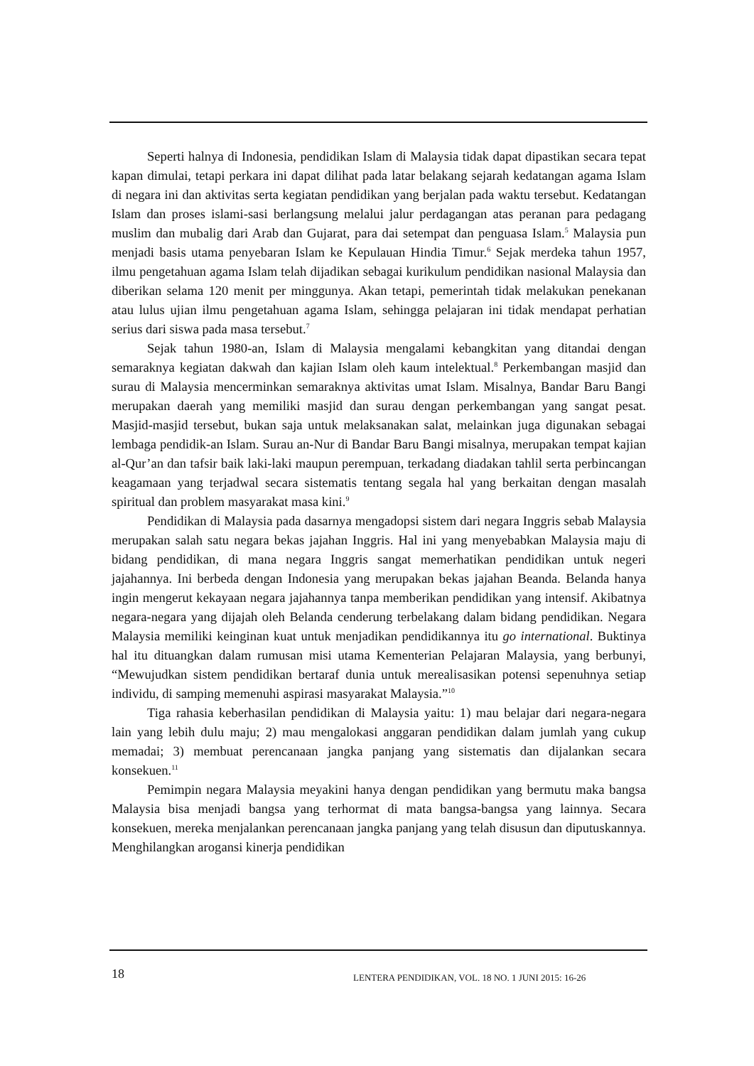Seperti halnya di Indonesia, pendidikan Islam di Malaysia tidak dapat dipastikan secara tepat kapan dimulai, tetapi perkara ini dapat dilihat pada latar belakang sejarah kedatangan agama Islam di negara ini dan aktivitas serta kegiatan pendidikan yang berjalan pada waktu tersebut. Kedatangan Islam dan proses islami-sasi berlangsung melalui jalur perdagangan atas peranan para pedagang muslim dan mubalig dari Arab dan Gujarat, para dai setempat dan penguasa Islam.<sup>5</sup> Malaysia pun menjadi basis utama penyebaran Islam ke Kepulauan Hindia Timur.<sup>6</sup> Sejak merdeka tahun 1957, ilmu pengetahuan agama Islam telah dijadikan sebagai kurikulum pendidikan nasional Malaysia dan diberikan selama 120 menit per minggunya. Akan tetapi, pemerintah tidak melakukan penekanan atau lulus ujian ilmu pengetahuan agama Islam, sehingga pelajaran ini tidak mendapat perhatian serius dari siswa pada masa tersebut.<sup>7</sup>
Sejak tahun 1980-an, Islam di Malaysia mengalami kebangkitan yang ditandai dengan semaraknya kegiatan dakwah dan kajian Islam oleh kaum intelektual.<sup>8</sup> Perkembangan masjid dan surau di Malaysia mencerminkan semaraknya aktivitas umat Islam. Misalnya, Bandar Baru Bangi merupakan daerah yang memiliki masjid dan surau dengan perkembangan yang sangat pesat. Masjid-masjid tersebut, bukan saja untuk melaksanakan salat, melainkan juga digunakan sebagai lembaga pendidik-an Islam. Surau an-Nur di Bandar Baru Bangi misalnya, merupakan tempat kajian al-Qur’an dan tafsir baik laki-laki maupun perempuan, terkadang diadakan tahlil serta perbincangan keagamaan yang terjadwal secara sistematis tentang segala hal yang berkaitan dengan masalah spiritual dan problem masyarakat masa kini.<sup>9</sup>
Pendidikan di Malaysia pada dasarnya mengadopsi sistem dari negara Inggris sebab Malaysia merupakan salah satu negara bekas jajahan Inggris. Hal ini yang menyebabkan Malaysia maju di bidang pendidikan, di mana negara Inggris sangat memerhatikan pendidikan untuk negeri jajahannya. Ini berbeda dengan Indonesia yang merupakan bekas jajahan Beanda. Belanda hanya ingin mengerut kekayaan negara jajahannya tanpa memberikan pendidikan yang intensif. Akibatnya negara-negara yang dijajah oleh Belanda cenderung terbelakang dalam bidang pendidikan. Negara Malaysia memiliki keinginan kuat untuk menjadikan pendidikannya itu go international. Buktinya hal itu dituangkan dalam rumusan misi utama Kementerian Pelajaran Malaysia, yang berbunyi, “Mewujudkan sistem pendidikan bertaraf dunia untuk merealisasikan potensi sepenuhnya setiap individu, di samping memenuhi aspirasi masyarakat Malaysia.”<sup>10</sup>
Tiga rahasia keberhasilan pendidikan di Malaysia yaitu: 1) mau belajar dari negara-negara lain yang lebih dulu maju; 2) mau mengalokasi anggaran pendidikan dalam jumlah yang cukup memadai; 3) membuat perencanaan jangka panjang yang sistematis dan dijalankan secara konsekuen.<sup>11</sup>
Pemimpin negara Malaysia meyakini hanya dengan pendidikan yang bermutu maka bangsa Malaysia bisa menjadi bangsa yang terhormat di mata bangsa-bangsa yang lainnya. Secara konsekuen, mereka menjalankan perencanaan jangka panjang yang telah disusun dan diputuskannya. Menghilangkan arogansi kinerja pendidikan
18 LENTERA PENDIDIKAN, VOL. 18 NO. 1 JUNI 2015: 16-26